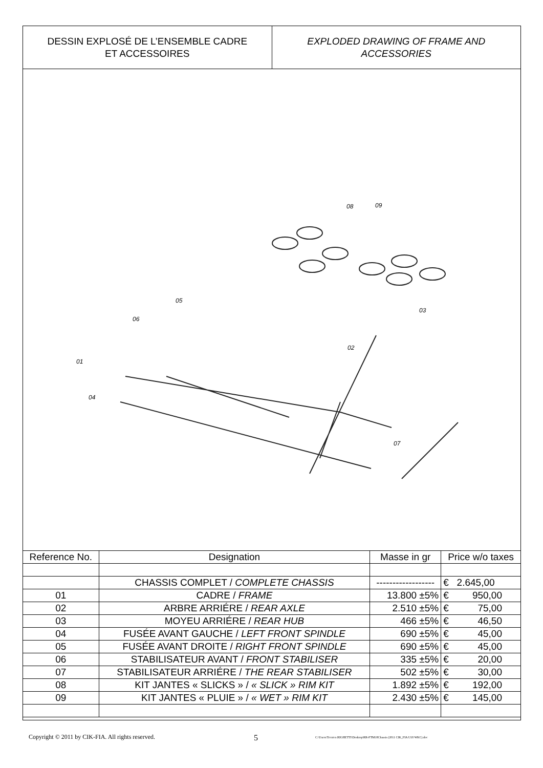DESSIN EXPLOSÉ DE L’ENSEMBLE CADRE
ET ACCESSOIRES
EXPLODED DRAWING OF FRAME AND
ACCESSORIES
08
09
03
05
06
02
01
04
07
| Reference No. | Designation | Masse in gr | Price w/o taxes |
| --- | --- | --- | --- |
| | CHASSIS COMPLET / COMPLETE CHASSIS | ------------------ | € 2.645,00 |
| 01 | CADRE / FRAME | 13.800 ±5% | € 950,00 |
| 02 | ARBRE ARRIÉRE / REAR AXLE | 2.510 ±5% | € 75,00 |
| 03 | MOYEU ARRIÉRE / REAR HUB | 466 ±5% | € 46,50 |
| 04 | FUSÉE AVANT GAUCHE / LEFT FRONT SPINDLE | 690 ±5% | € 45,00 |
| 05 | FUSÉE AVANT DROITE / RIGHT FRONT SPINDLE | 690 ±5% | € 45,00 |
| 06 | STABILISATEUR AVANT / FRONT STABILISER | 335 ±5% | € 20,00 |
| 07 | STABILISATEUR ARRIÉRE / THE REAR STABILISER | 502 ±5% | € 30,00 |
| 08 | KIT JANTES « SLICKS » / « SLICK » RIM KIT | 1.892 ±5% | € 192,00 |
| 09 | KIT JANTES « PLUIE » / « WET » RIM KIT | 2.430 ±5% | € 145,00 |
Copyright © 2011 by CIK-FIA. All rights reserved. 5 C:\Users\Tecnico.RIGHETTI\Desktop\RR-FTM18Chassis (2011 CIK_FIA U18 WKC).doc